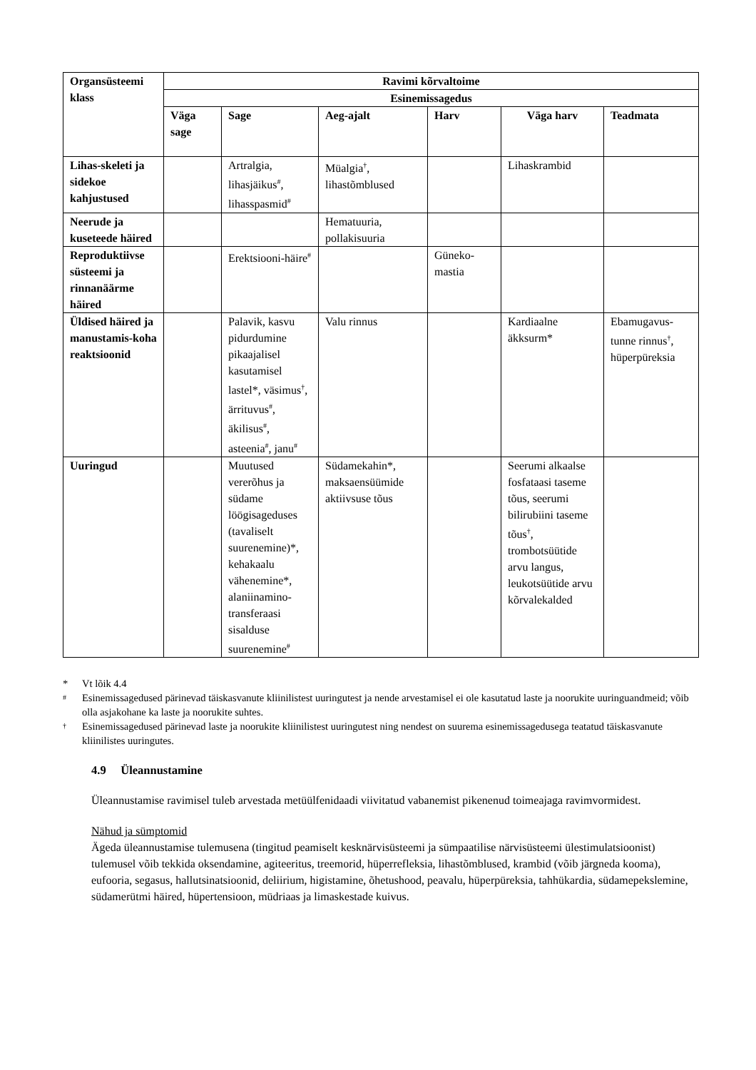| Organsüsteemi klass | Ravimi kõrvaltoime | | | | | |
| --- | --- | --- | --- | --- | --- | --- |
| | Esinemissagedus | | | | | |
| | Väga sage | Sage | Aeg-ajalt | Harv | Väga harv | Teadmata |
| Lihas-skeleti ja sidekoe kahjustused | | Artralgia, lihasjäikus<sup>#</sup>, lihasspasmid<sup>#</sup> | Müalgia<sup>†</sup>, lihastõmblused | | Lihaskrambid | |
| Neerude ja kuseteede häired | | | Hematuuria, pollakisuuria | | | |
| Reproduktiivse süsteemi ja rinnanäärme häired | | Erektsiooni-häire<sup>#</sup> | | Güneko-mastia | | |
| Üldised häired ja manustamis-koha reaktsioonid | | Palavik, kasvu pidurdumine pikaajalisel kasutamisel lastel*, väsimus<sup>†</sup>, ärrituvus<sup>#</sup>, äkilisus<sup>#</sup>, asteenia<sup>#</sup>, janu<sup>#</sup> | Valu rinnus | | Kardiaalne äkksurm* | Ebamugavus-tunne rinnus<sup>†</sup>, hüperpüreksia |
| Uuringud | | Muutused vererõhus ja südame löögisageduses (tavaliselt suurenemine)*, kehakaalu vähenemine*, alaniinamino-transferaasi sisalduse suurenemine<sup>#</sup> | Südamekahin*, maksaensüümide aktiivsuse tõus | | Seerumi alkaalse fosfataasi taseme tõus, seerumi bilirubiini taseme tõus<sup>†</sup>, trombotsüütide arvu langus, leukotsüütide arvu kõrvalekalded | |
* Vt lõik 4.4
<sup>#</sup> Esinemissagedused pärinevad täiskasvanute kliinilistest uuringutest ja nende arvestamisel ei ole kasutatud laste ja noorukite uuringuandmeid; võib olla asjakohane ka laste ja noorukite suhtes.
<sup>†</sup> Esinemissagedused pärinevad laste ja noorukite kliinilistest uuringutest ning nendest on suurema esinemissagedusega teatatud täiskasvanute kliinilistes uuringutes.
4.9 Üleannustamine
Üleannustamise ravimisel tuleb arvestada metüülfenidaadi viivitatud vabanemist pikenenud toimeajaga ravimvormidest.
Nähud ja sümptomid
Ägeda üleannustamise tulemusena (tingitud peamiselt kesknärvisüsteemi ja sümpaatilise närvisüsteemi ülestimulatsioonist) tulemusel võib tekkida oksendamine, agiteeritus, treemorid, hüperrefleksia, lihastõmblused, krambid (võib järgneda kooma), eufooria, segasus, hallutsinatsioonid, deliirium, higistamine, õhetushood, peavalu, hüperpüreksia, tahhükardia, südamepekslemine, südamerütmi häired, hüpertensioon, müdriaas ja limaskestade kuivus.